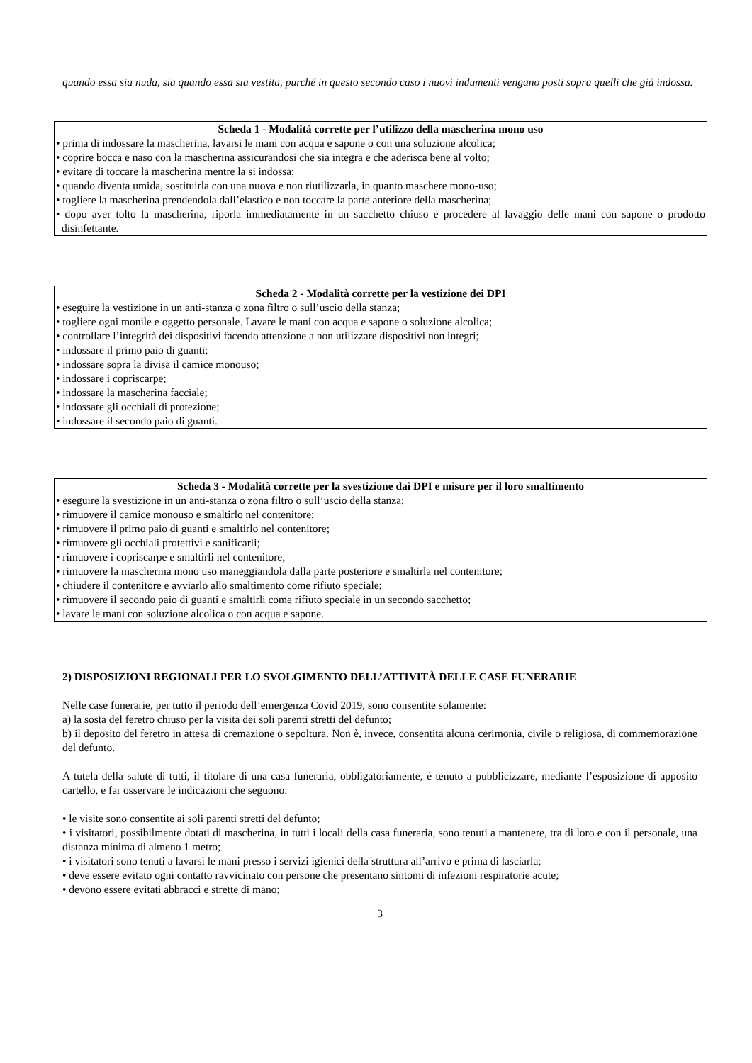quando essa sia nuda, sia quando essa sia vestita, purché in questo secondo caso i nuovi indumenti vengano posti sopra quelli che già indossa.
Scheda 1 - Modalità corrette per l’utilizzo della mascherina mono uso
• prima di indossare la mascherina, lavarsi le mani con acqua e sapone o con una soluzione alcolica;
• coprire bocca e naso con la mascherina assicurandosi che sia integra e che aderisca bene al volto;
• evitare di toccare la mascherina mentre la si indossa;
• quando diventa umida, sostituirla con una nuova e non riutilizzarla, in quanto maschere mono-uso;
• togliere la mascherina prendendola dall’elastico e non toccare la parte anteriore della mascherina;
• dopo aver tolto la mascherina, riporla immediatamente in un sacchetto chiuso e procedere al lavaggio delle mani con sapone o prodotto disinfettante.
Scheda 2 - Modalità corrette per la vestizione dei DPI
• eseguire la vestizione in un anti-stanza o zona filtro o sull’uscio della stanza;
• togliere ogni monile e oggetto personale. Lavare le mani con acqua e sapone o soluzione alcolica;
• controllare l’integrità dei dispositivi facendo attenzione a non utilizzare dispositivi non integri;
• indossare il primo paio di guanti;
• indossare sopra la divisa il camice monouso;
• indossare i copriscarpe;
• indossare la mascherina facciale;
• indossare gli occhiali di protezione;
• indossare il secondo paio di guanti.
Scheda 3 - Modalità corrette per la svestizione dai DPI e misure per il loro smaltimento
• eseguire la svestizione in un anti-stanza o zona filtro o sull’uscio della stanza;
• rimuovere il camice monouso e smaltirlo nel contenitore;
• rimuovere il primo paio di guanti e smaltirlo nel contenitore;
• rimuovere gli occhiali protettivi e sanificarli;
• rimuovere i copriscarpe e smaltirli nel contenitore;
• rimuovere la mascherina mono uso maneggiandola dalla parte posteriore e smaltirla nel contenitore;
• chiudere il contenitore e avviarlo allo smaltimento come rifiuto speciale;
• rimuovere il secondo paio di guanti e smaltirli come rifiuto speciale in un secondo sacchetto;
• lavare le mani con soluzione alcolica o con acqua e sapone.
2) DISPOSIZIONI REGIONALI PER LO SVOLGIMENTO DELL’ATTIVITÀ DELLE CASE FUNERARIE
Nelle case funerarie, per tutto il periodo dell’emergenza Covid 2019, sono consentite solamente:
a) la sosta del feretro chiuso per la visita dei soli parenti stretti del defunto;
b) il deposito del feretro in attesa di cremazione o sepoltura. Non è, invece, consentita alcuna cerimonia, civile o religiosa, di commemorazione del defunto.
A tutela della salute di tutti, il titolare di una casa funeraria, obbligatoriamente, è tenuto a pubblicizzare, mediante l’esposizione di apposito cartello, e far osservare le indicazioni che seguono:
• le visite sono consentite ai soli parenti stretti del defunto;
• i visitatori, possibilmente dotati di mascherina, in tutti i locali della casa funeraria, sono tenuti a mantenere, tra di loro e con il personale, una distanza minima di almeno 1 metro;
• i visitatori sono tenuti a lavarsi le mani presso i servizi igienici della struttura all’arrivo e prima di lasciarla;
• deve essere evitato ogni contatto ravvicinato con persone che presentano sintomi di infezioni respiratorie acute;
• devono essere evitati abbracci e strette di mano;
3